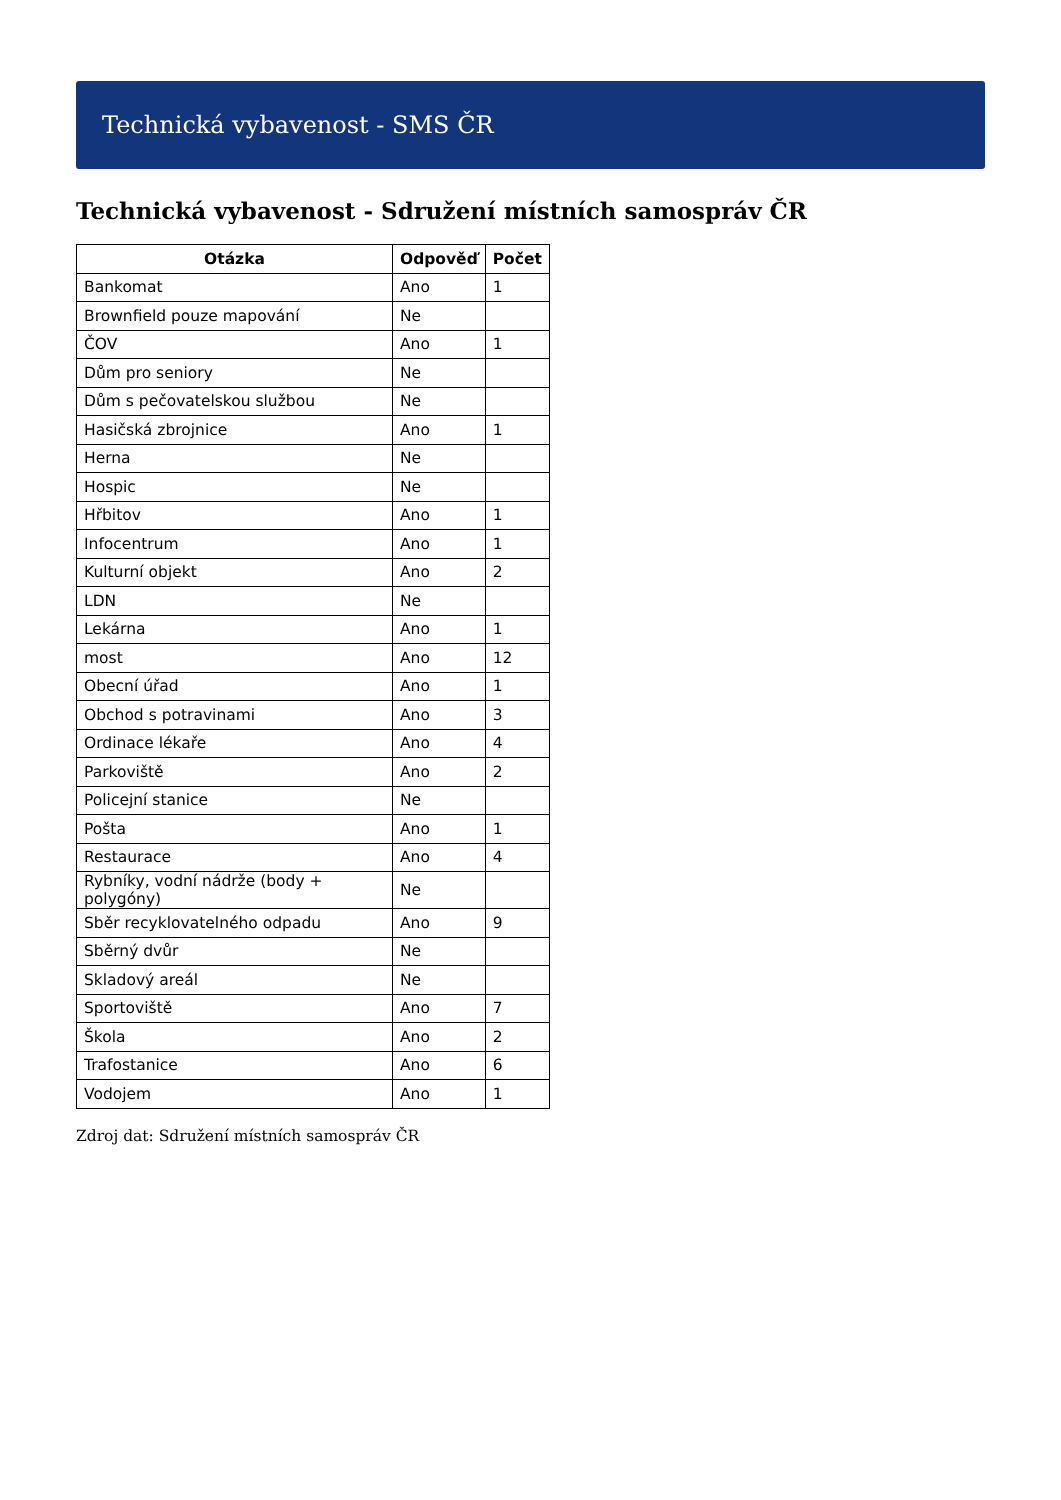Technická vybavenost - SMS ČR
Technická vybavenost - Sdružení místních samospráv ČR
| Otázka | Odpověď | Počet |
| --- | --- | --- |
| Bankomat | Ano | 1 |
| Brownfield pouze mapování | Ne | |
| ČOV | Ano | 1 |
| Dům pro seniory | Ne | |
| Dům s pečovatelskou službou | Ne | |
| Hasičská zbrojnice | Ano | 1 |
| Herna | Ne | |
| Hospic | Ne | |
| Hřbitov | Ano | 1 |
| Infocentrum | Ano | 1 |
| Kulturní objekt | Ano | 2 |
| LDN | Ne | |
| Lekárna | Ano | 1 |
| most | Ano | 12 |
| Obecní úřad | Ano | 1 |
| Obchod s potravinami | Ano | 3 |
| Ordinace lékaře | Ano | 4 |
| Parkoviště | Ano | 2 |
| Policejní stanice | Ne | |
| Pošta | Ano | 1 |
| Restaurace | Ano | 4 |
| Rybníky, vodní nádrže (body + polygóny) | Ne | |
| Sběr recyklovatelného odpadu | Ano | 9 |
| Sběrný dvůr | Ne | |
| Skladový areál | Ne | |
| Sportoviště | Ano | 7 |
| Škola | Ano | 2 |
| Trafostanice | Ano | 6 |
| Vodojem | Ano | 1 |
Zdroj dat: Sdružení místních samospráv ČR